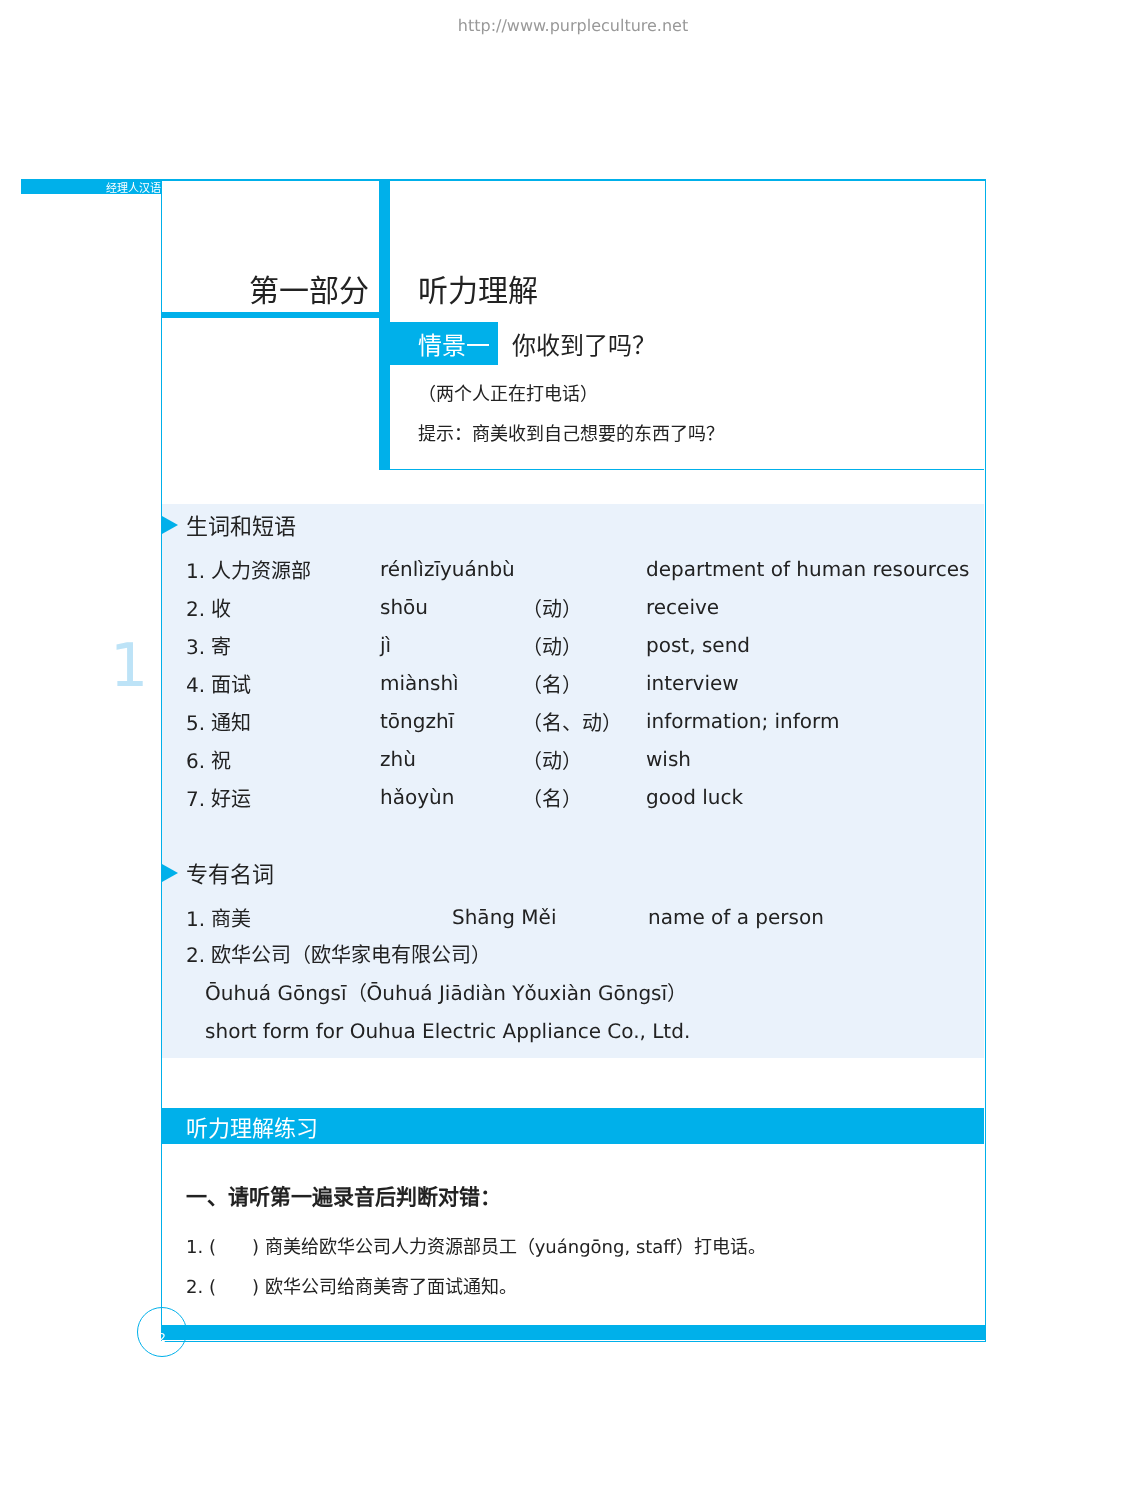http://www.purpleculture.net
经理人汉语
1
第一部分
听力理解
情景一 你收到了吗？
（两个人正在打电话）
提示：商美收到自己想要的东西了吗？
生词和短语
| 1. 人力资源部 | rénlìzīyuánbù | | department of human resources |
| 2. 收 | shōu | （动） | receive |
| 3. 寄 | jì | （动） | post, send |
| 4. 面试 | miànshì | （名） | interview |
| 5. 通知 | tōngzhī | （名、动） | information; inform |
| 6. 祝 | zhù | （动） | wish |
| 7. 好运 | hǎoyùn | （名） | good luck |
专有名词
| 1. 商美 | Shāng Měi | name of a person |
2. 欧华公司（欧华家电有限公司）
Ōuhuá Gōngsī（Ōuhuá Jiādiàn Yǒuxiàn Gōngsī）
short form for Ouhua Electric Appliance Co., Ltd.
听力理解练习
一、请听第一遍录音后判断对错：
1. (　　) 商美给欧华公司人力资源部员工（yuángōng, staff）打电话。
2. (　　) 欧华公司给商美寄了面试通知。
2